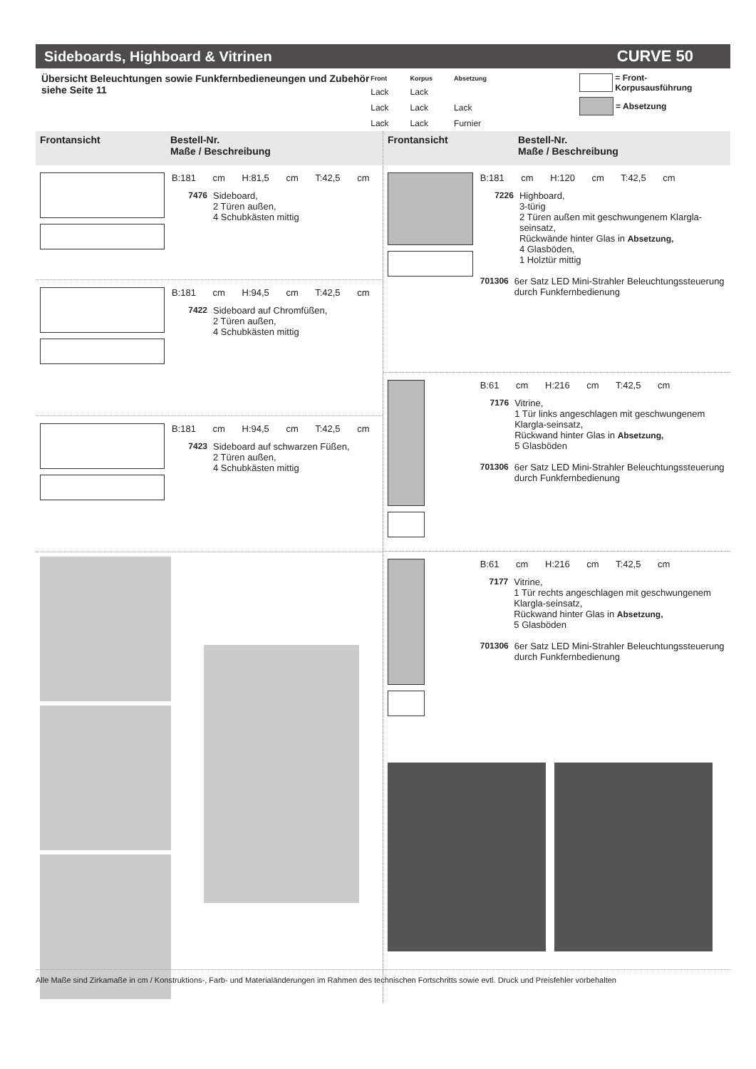Sideboards, Highboard & Vitrinen CURVE 50
Übersicht Beleuchtungen sowie Funkfernbedieneungen und Zubehör siehe Seite 11
| Front | Korpus | Absetzung |
| --- | --- | --- |
| Lack | Lack | |
| Lack | Lack | Lack |
| Lack | Lack | Furnier |
= Front- Korpusausführung
= Absetzung
Frontansicht Bestell-Nr.
Maße / Beschreibung
B:181 cm H:81,5 cm T:42,5 cm
7476 Sideboard,
2 Türen außen,
4 Schubkästen mittig
B:181 cm H:94,5 cm T:42,5 cm
7422 Sideboard auf Chromfüßen,
2 Türen außen,
4 Schubkästen mittig
B:181 cm H:94,5 cm T:42,5 cm
7423 Sideboard auf schwarzen Füßen,
2 Türen außen,
4 Schubkästen mittig
Frontansicht Bestell-Nr.
Maße / Beschreibung
B:181 cm H:120 cm T:42,5 cm
7226 Highboard,
3-türig
2 Türen außen mit geschwungenem Klargla-seinsatz,
Rückwände hinter Glas in Absetzung,
4 Glasböden,
1 Holztür mittig
701306 6er Satz LED Mini-Strahler Beleuchtungssteuerung durch Funkfernbedienung
B:61 cm H:216 cm T:42,5 cm
7176 Vitrine,
1 Tür links angeschlagen mit geschwungenem Klargla-seinsatz,
Rückwand hinter Glas in Absetzung,
5 Glasböden
701306 6er Satz LED Mini-Strahler Beleuchtungssteuerung durch Funkfernbedienung
B:61 cm H:216 cm T:42,5 cm
7177 Vitrine,
1 Tür rechts angeschlagen mit geschwungenem Klargla-seinsatz,
Rückwand hinter Glas in Absetzung,
5 Glasböden
701306 6er Satz LED Mini-Strahler Beleuchtungssteuerung durch Funkfernbedienung
Alle Maße sind Zirkamaße in cm / Konstruktions-, Farb- und Materialänderungen im Rahmen des technischen Fortschritts sowie evtl. Druck und Preisfehler vorbehalten